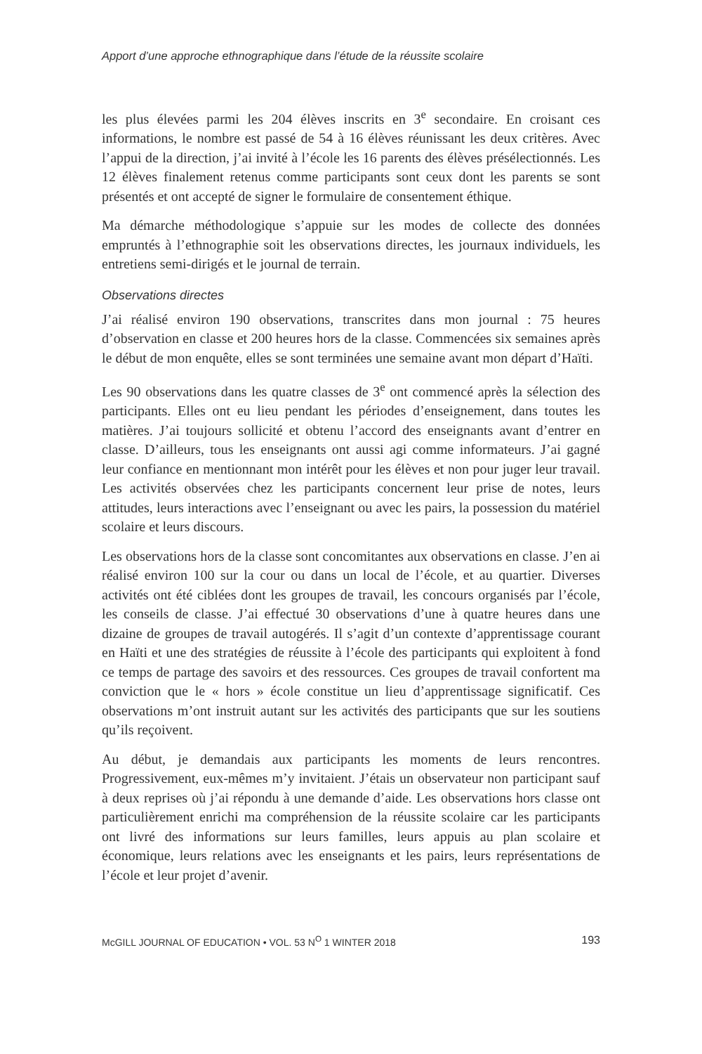Apport d’une approche ethnographique dans l’étude de la réussite scolaire
les plus élevées parmi les 204 élèves inscrits en 3<sup>e</sup> secondaire. En croisant ces informations, le nombre est passé de 54 à 16 élèves réunissant les deux critères. Avec l’appui de la direction, j’ai invité à l’école les 16 parents des élèves présélectionnés. Les 12 élèves finalement retenus comme participants sont ceux dont les parents se sont présentés et ont accepté de signer le formulaire de consentement éthique.
Ma démarche méthodologique s’appuie sur les modes de collecte des données empruntés à l’ethnographie soit les observations directes, les journaux individuels, les entretiens semi-dirigés et le journal de terrain.
Observations directes
J’ai réalisé environ 190 observations, transcrites dans mon journal : 75 heures d’observation en classe et 200 heures hors de la classe. Commencées six semaines après le début de mon enquête, elles se sont terminées une semaine avant mon départ d’Haïti.
Les 90 observations dans les quatre classes de 3<sup>e</sup> ont commencé après la sélection des participants. Elles ont eu lieu pendant les périodes d’enseignement, dans toutes les matières. J’ai toujours sollicité et obtenu l’accord des enseignants avant d’entrer en classe. D’ailleurs, tous les enseignants ont aussi agi comme informateurs. J’ai gagné leur confiance en mentionnant mon intérêt pour les élèves et non pour juger leur travail. Les activités observées chez les participants concernent leur prise de notes, leurs attitudes, leurs interactions avec l’enseignant ou avec les pairs, la possession du matériel scolaire et leurs discours.
Les observations hors de la classe sont concomitantes aux observations en classe. J’en ai réalisé environ 100 sur la cour ou dans un local de l’école, et au quartier. Diverses activités ont été ciblées dont les groupes de travail, les concours organisés par l’école, les conseils de classe. J’ai effectué 30 observations d’une à quatre heures dans une dizaine de groupes de travail autogérés. Il s’agit d’un contexte d’apprentissage courant en Haïti et une des stratégies de réussite à l’école des participants qui exploitent à fond ce temps de partage des savoirs et des ressources. Ces groupes de travail confortent ma conviction que le « hors » école constitue un lieu d’apprentissage significatif. Ces observations m’ont instruit autant sur les activités des participants que sur les soutiens qu’ils reçoivent.
Au début, je demandais aux participants les moments de leurs rencontres. Progressivement, eux-mêmes m’y invitaient. J’étais un observateur non participant sauf à deux reprises où j’ai répondu à une demande d’aide. Les observations hors classe ont particulièrement enrichi ma compréhension de la réussite scolaire car les participants ont livré des informations sur leurs familles, leurs appuis au plan scolaire et économique, leurs relations avec les enseignants et les pairs, leurs représentations de l’école et leur projet d’avenir.
McGILL JOURNAL OF EDUCATION • VOL. 53 N<sup>O</sup> 1 WINTER 2018 193